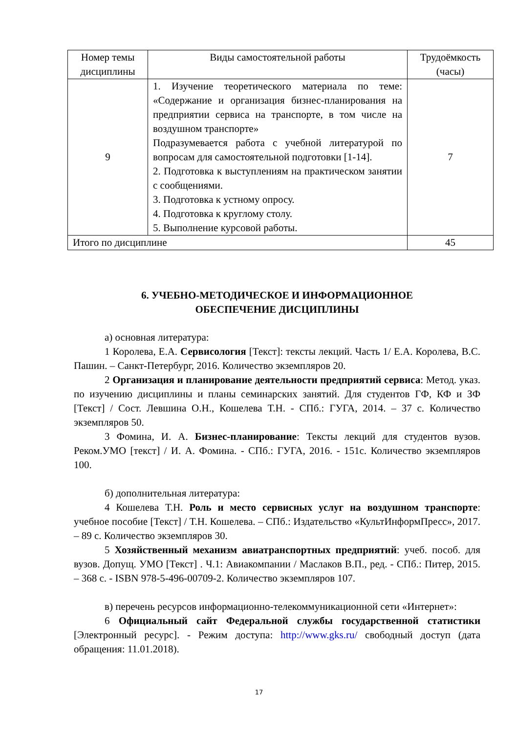| Номер темы дисциплины | Виды самостоятельной работы | Трудоёмкость (часы) |
| --- | --- | --- |
| 9 | 1. Изучение теоретического материала по теме: «Содержание и организация бизнес-планирования на предприятии сервиса на транспорте, в том числе на воздушном транспорте» Подразумевается работа с учебной литературой по вопросам для самостоятельной подготовки [1-14]. 2. Подготовка к выступлениям на практическом занятии с сообщениями. 3. Подготовка к устному опросу. 4. Подготовка к круглому столу. 5. Выполнение курсовой работы. | 7 |
| Итого по дисциплине | | 45 |
6. УЧЕБНО-МЕТОДИЧЕСКОЕ И ИНФОРМАЦИОННОЕ
ОБЕСПЕЧЕНИЕ ДИСЦИПЛИНЫ
а) основная литература:
1 Королева, Е.А. Сервисология [Текст]: тексты лекций. Часть 1/ Е.А. Королева, В.С. Пашин. – Санкт-Петербург, 2016. Количество экземпляров 20.
2 Организация и планирование деятельности предприятий сервиса: Метод. указ. по изучению дисциплины и планы семинарских занятий. Для студентов ГФ, КФ и ЗФ [Текст] / Сост. Левшина О.Н., Кошелева Т.Н. - СПб.: ГУГА, 2014. – 37 с. Количество экземпляров 50.
3 Фомина, И. А. Бизнес-планирование: Тексты лекций для студентов вузов. Реком.УМО [текст] / И. А. Фомина. - СПб.: ГУГА, 2016. - 151с. Количество экземпляров 100.
б) дополнительная литература:
4 Кошелева Т.Н. Роль и место сервисных услуг на воздушном транспорте: учебное пособие [Текст] / Т.Н. Кошелева. – СПб.: Издательство «КультИнформПресс», 2017. – 89 с. Количество экземпляров 30.
5 Хозяйственный механизм авиатранспортных предприятий: учеб. пособ. для вузов. Допущ. УМО [Текст] . Ч.1: Авиакомпании / Маслаков В.П., ред. - СПб.: Питер, 2015. – 368 с. - ISBN 978-5-496-00709-2. Количество экземпляров 107.
в) перечень ресурсов информационно-телекоммуникационной сети «Интернет»:
6 Официальный сайт Федеральной службы государственной статистики [Электронный ресурс]. - Режим доступа: http://www.gks.ru/ свободный доступ (дата обращения: 11.01.2018).
17